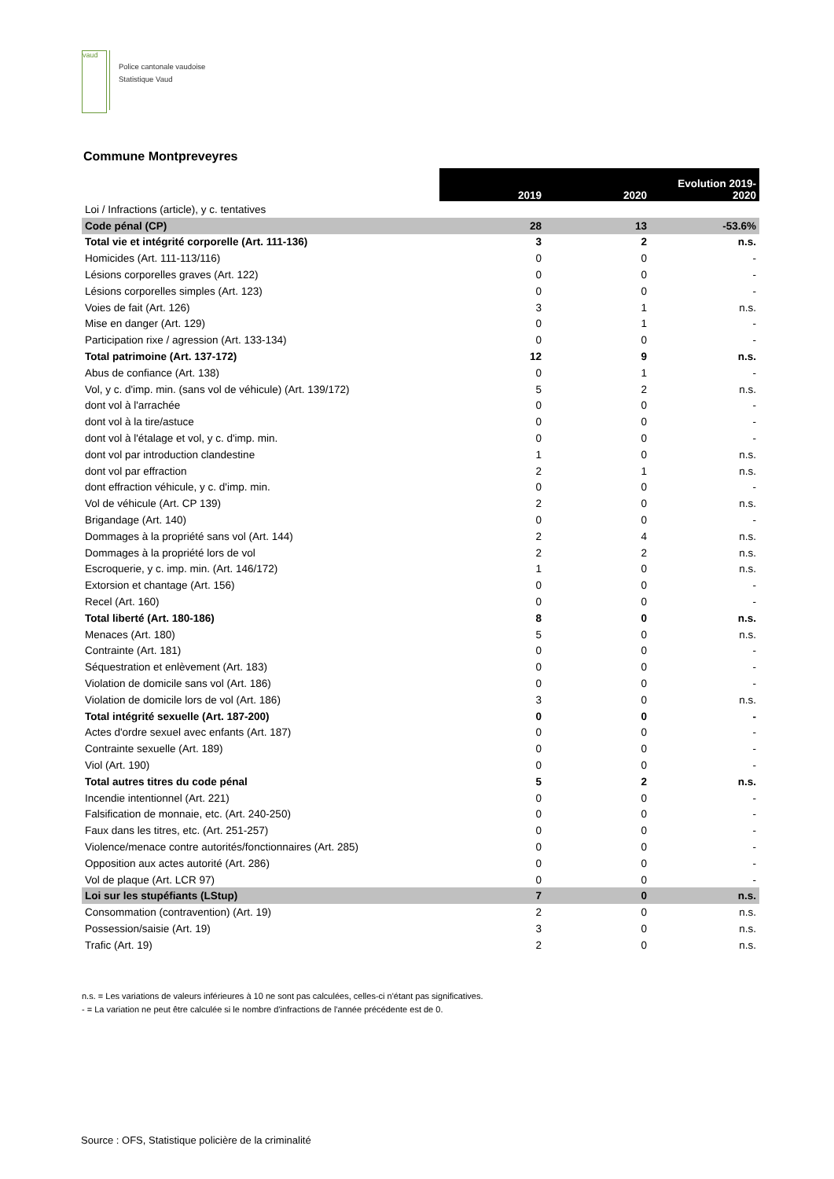vaud
Police cantonale vaudoise
Statistique Vaud
Commune Montpreveyres
| | 2019 | 2020 | Evolution 2019- 2020 |
| --- | --- | --- | --- |
| Loi / Infractions (article), y c. tentatives | | | |
| Code pénal (CP) | 28 | 13 | -53.6% |
| Total vie et intégrité corporelle (Art. 111-136) | 3 | 2 | n.s. |
| Homicides (Art. 111-113/116) | 0 | 0 | - |
| Lésions corporelles graves (Art. 122) | 0 | 0 | - |
| Lésions corporelles simples (Art. 123) | 0 | 0 | - |
| Voies de fait (Art. 126) | 3 | 1 | n.s. |
| Mise en danger (Art. 129) | 0 | 1 | - |
| Participation rixe / agression (Art. 133-134) | 0 | 0 | - |
| Total patrimoine (Art. 137-172) | 12 | 9 | n.s. |
| Abus de confiance (Art. 138) | 0 | 1 | - |
| Vol, y c. d'imp. min. (sans vol de véhicule) (Art. 139/172) | 5 | 2 | n.s. |
| dont vol à l'arrachée | 0 | 0 | - |
| dont vol à la tire/astuce | 0 | 0 | - |
| dont vol à l'étalage et vol, y c. d'imp. min. | 0 | 0 | - |
| dont vol par introduction clandestine | 1 | 0 | n.s. |
| dont vol par effraction | 2 | 1 | n.s. |
| dont effraction véhicule, y c. d'imp. min. | 0 | 0 | - |
| Vol de véhicule (Art. CP 139) | 2 | 0 | n.s. |
| Brigandage (Art. 140) | 0 | 0 | - |
| Dommages à la propriété sans vol (Art. 144) | 2 | 4 | n.s. |
| Dommages à la propriété lors de vol | 2 | 2 | n.s. |
| Escroquerie, y c. imp. min. (Art. 146/172) | 1 | 0 | n.s. |
| Extorsion et chantage (Art. 156) | 0 | 0 | - |
| Recel (Art. 160) | 0 | 0 | - |
| Total liberté (Art. 180-186) | 8 | 0 | n.s. |
| Menaces (Art. 180) | 5 | 0 | n.s. |
| Contrainte (Art. 181) | 0 | 0 | - |
| Séquestration et enlèvement (Art. 183) | 0 | 0 | - |
| Violation de domicile sans vol (Art. 186) | 0 | 0 | - |
| Violation de domicile lors de vol (Art. 186) | 3 | 0 | n.s. |
| Total intégrité sexuelle (Art. 187-200) | 0 | 0 | - |
| Actes d'ordre sexuel avec enfants (Art. 187) | 0 | 0 | - |
| Contrainte sexuelle (Art. 189) | 0 | 0 | - |
| Viol (Art. 190) | 0 | 0 | - |
| Total autres titres du code pénal | 5 | 2 | n.s. |
| Incendie intentionnel (Art. 221) | 0 | 0 | - |
| Falsification de monnaie, etc. (Art. 240-250) | 0 | 0 | - |
| Faux dans les titres, etc. (Art. 251-257) | 0 | 0 | - |
| Violence/menace contre autorités/fonctionnaires (Art. 285) | 0 | 0 | - |
| Opposition aux actes autorité (Art. 286) | 0 | 0 | - |
| Vol de plaque (Art. LCR 97) | 0 | 0 | - |
| Loi sur les stupéfiants (LStup) | 7 | 0 | n.s. |
| Consommation (contravention) (Art. 19) | 2 | 0 | n.s. |
| Possession/saisie (Art. 19) | 3 | 0 | n.s. |
| Trafic (Art. 19) | 2 | 0 | n.s. |
n.s. = Les variations de valeurs inférieures à 10 ne sont pas calculées, celles-ci n'étant pas significatives.
- = La variation ne peut être calculée si le nombre d'infractions de l'année précédente est de 0.
Source : OFS, Statistique policière de la criminalité